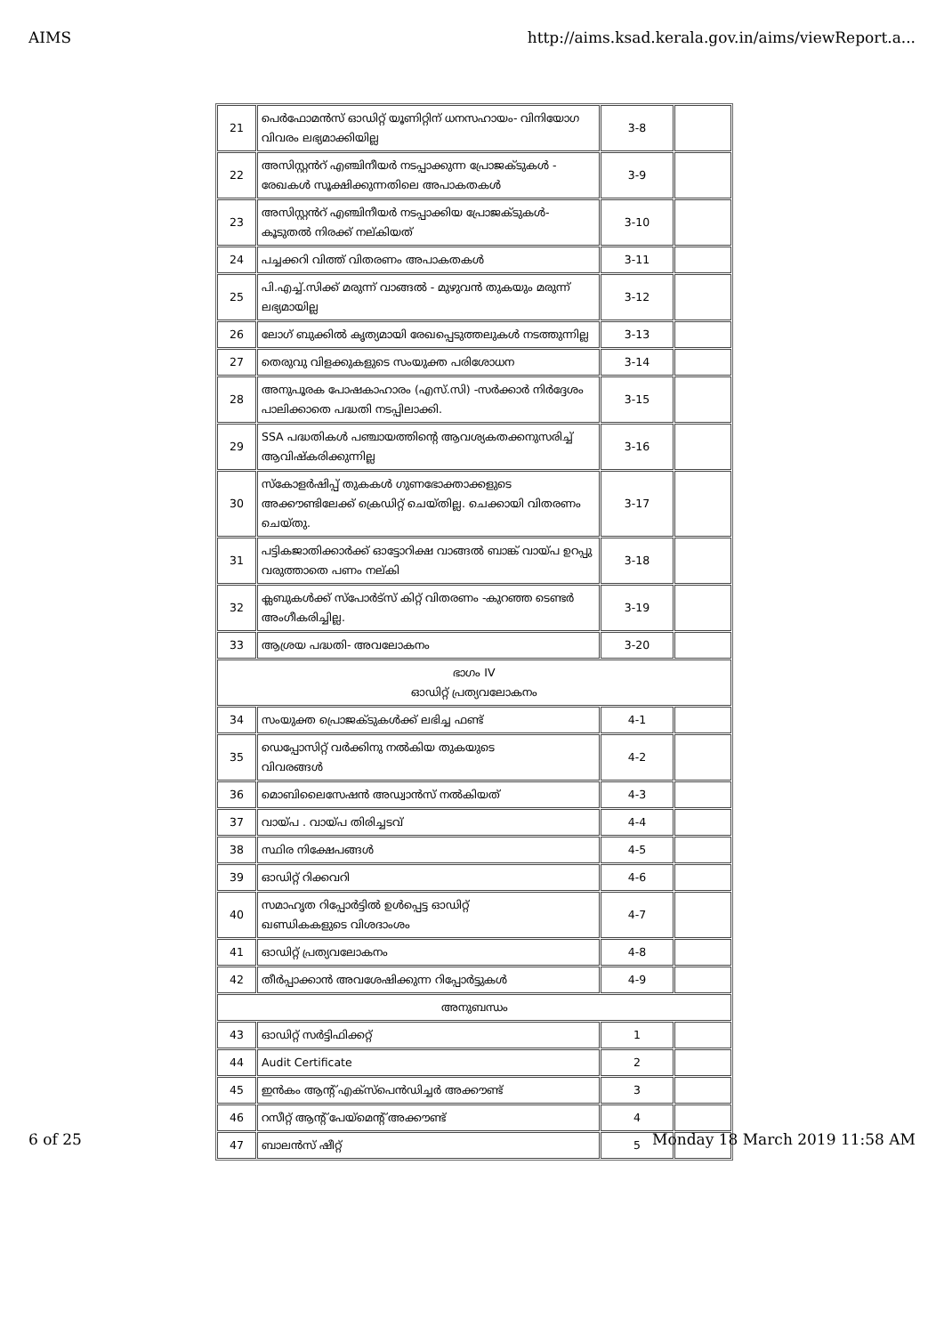AIMS http://aims.ksad.kerala.gov.in/aims/viewReport.a...
| 21 | പെർഫോമൻസ് ഓഡിറ്റ് യൂണിറ്റിന് ധനസഹായം- വിനിയോഗ വിവരം ലഭ്യമാക്കിയില്ല | 3-8 | |
| 22 | അസിസ്റ്റൻറ് എഞ്ചിനീയർ നടപ്പാക്കുന്ന പ്രോജക്ടുകൾ - രേഖകൾ സൂക്ഷിക്കുന്നതിലെ അപാകതകൾ | 3-9 | |
| 23 | അസിസ്റ്റൻറ് എഞ്ചിനീയർ നടപ്പാക്കിയ പ്രോജക്ടുകൾ- കൂടുതൽ നിരക്ക് നല്കിയത് | 3-10 | |
| 24 | പച്ചക്കറി വിത്ത് വിതരണം അപാകതകൾ | 3-11 | |
| 25 | പി.എച്ച്.സിക്ക് മരുന്ന് വാങ്ങൽ - മുഴുവൻ തുകയും മരുന്ന് ലഭ്യമായില്ല | 3-12 | |
| 26 | ലോഗ് ബുക്കിൽ കൃത്യമായി രേഖപ്പെടുത്തലുകൾ നടത്തുന്നില്ല | 3-13 | |
| 27 | തെരുവു വിളക്കുകളുടെ സംയുക്ത പരിശോധന | 3-14 | |
| 28 | അനുപൂരക പോഷകാഹാരം (എസ്.സി) -സർക്കാർ നിർദ്ദേശം പാലിക്കാതെ പദ്ധതി നടപ്പിലാക്കി. | 3-15 | |
| 29 | SSA പദ്ധതികൾ പഞ്ചായത്തിന്റെ ആവശ്യകതക്കനുസരിച്ച് ആവിഷ്കരിക്കുന്നില്ല | 3-16 | |
| 30 | സ്കോളർഷിപ്പ് തുകകൾ ഗുണഭോക്താക്കളുടെ അക്കൗണ്ടിലേക്ക് ക്രെഡിറ്റ് ചെയ്തില്ല. ചെക്കായി വിതരണം ചെയ്തു. | 3-17 | |
| 31 | പട്ടികജാതിക്കാർക്ക് ഓട്ടോറിക്ഷ വാങ്ങൽ ബാങ്ക് വായ്പ ഉറപ്പു വരുത്താതെ പണം നല്കി | 3-18 | |
| 32 | ക്ലബുകൾക്ക് സ്പോർട്സ് കിറ്റ് വിതരണം -കുറഞ്ഞ ടെണ്ടർ അംഗീകരിച്ചില്ല. | 3-19 | |
| 33 | ആശ്രയ പദ്ധതി- അവലോകനം | 3-20 | |
| ഭാഗം IV ഓഡിറ്റ് പ്രത്യവലോകനം | | | |
| 34 | സംയുക്ത പ്രൊജക്ടുകൾക്ക് ലഭിച്ച ഫണ്ട് | 4-1 | |
| 35 | ഡെപ്പോസിറ്റ് വർക്കിനു നൽകിയ തുകയുടെ വിവരങ്ങൾ | 4-2 | |
| 36 | മൊബിലൈസേഷൻ അഡ്വാൻസ് നൽകിയത് | 4-3 | |
| 37 | വായ്പ . വായ്പ തിരിച്ചടവ് | 4-4 | |
| 38 | സ്ഥിര നിക്ഷേപങ്ങൾ | 4-5 | |
| 39 | ഓഡിറ്റ് റിക്കവറി | 4-6 | |
| 40 | സമാഹൃത റിപ്പോർട്ടിൽ ഉൾപ്പെട്ട ഓഡിറ്റ് ഖണ്ഡികകളുടെ വിശദാംശം | 4-7 | |
| 41 | ഓഡിറ്റ് പ്രത്യവലോകനം | 4-8 | |
| 42 | തീർപ്പാക്കാൻ അവശേഷിക്കുന്ന റിപ്പോർട്ടുകൾ | 4-9 | |
| അനുബന്ധം | | | |
| 43 | ഓഡിറ്റ് സർട്ടിഫിക്കറ്റ് | 1 | |
| 44 | Audit Certificate | 2 | |
| 45 | ഇൻകം ആന്റ് എക്സ്പെൻഡിച്ചർ അക്കൗണ്ട് | 3 | |
| 46 | റസീറ്റ് ആന്റ് പേയ്മെന്റ് അക്കൗണ്ട് | 4 | |
| 47 | ബാലൻസ് ഷീറ്റ് | 5 | |
6 of 25 Monday 18 March 2019 11:58 AM